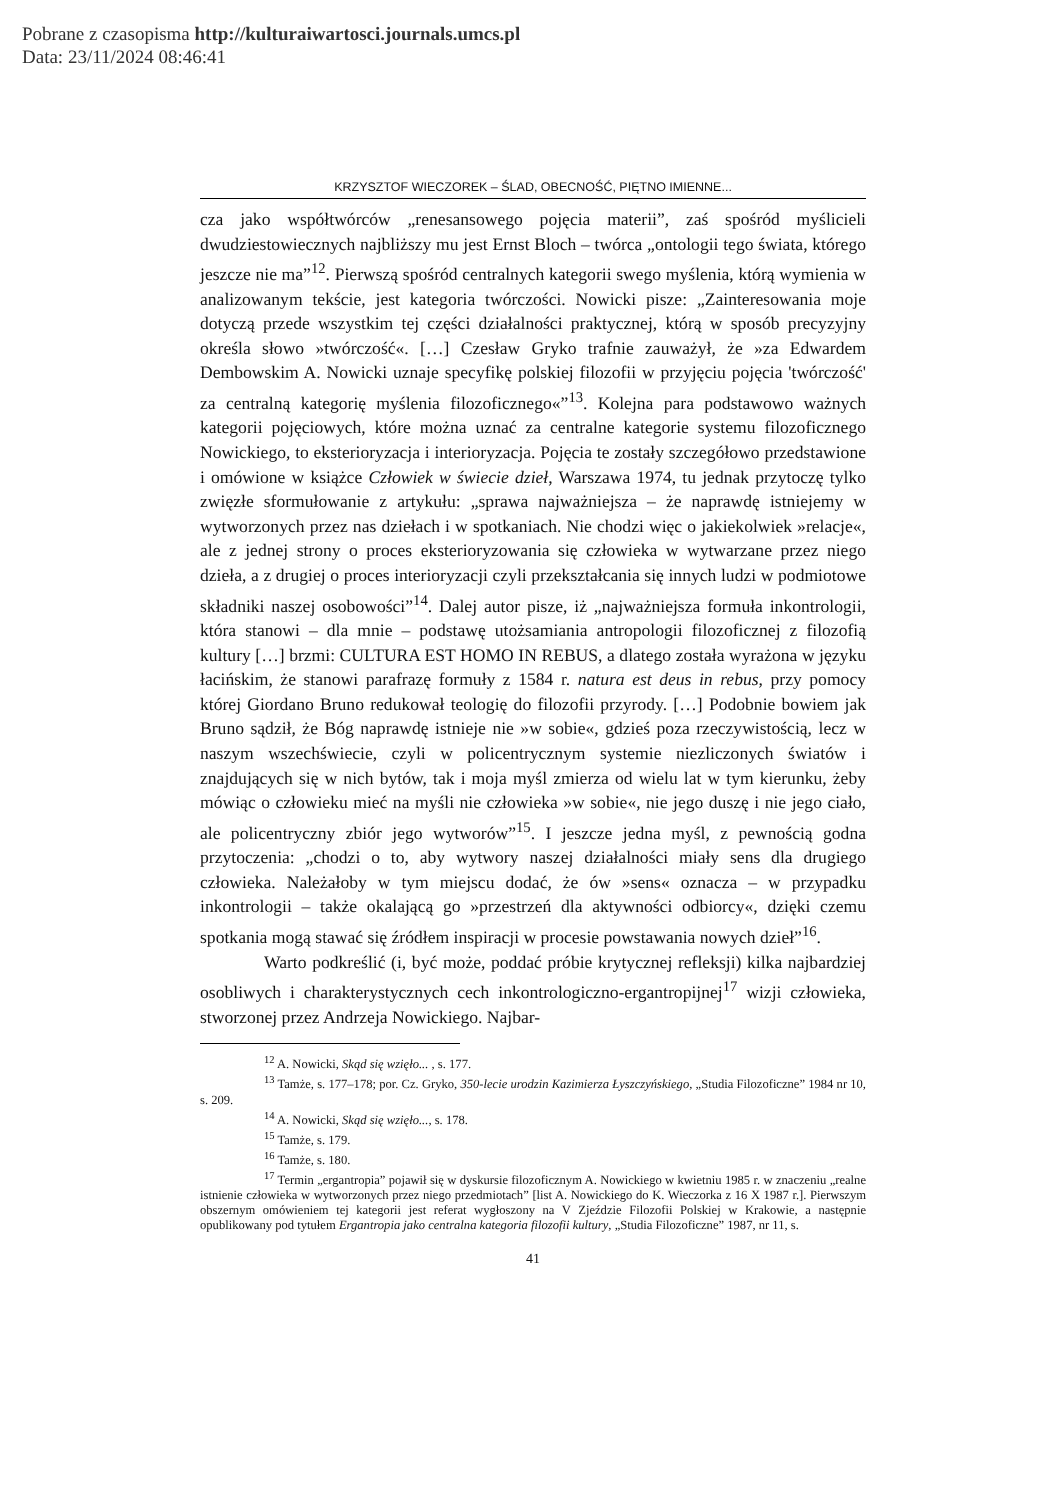Pobrane z czasopisma http://kulturaiwartosci.journals.umcs.pl
Data: 23/11/2024 08:46:41
KRZYSZTOF WIECZOREK – ŚLAD, OBECNOŚĆ, PIĘTNO IMIENNE...
cza jako współtwórców „renesansowego pojęcia materii”, zaś spośród myślicieli dwudziestowiecznych najbliższy mu jest Ernst Bloch – twórca „ontologii tego świata, którego jeszcze nie ma”<sup>12</sup>. Pierwszą spośród centralnych kategorii swego myślenia, którą wymienia w analizowanym tekście, jest kategoria twórczości. Nowicki pisze: „Zainteresowania moje dotyczą przede wszystkim tej części działalności praktycznej, którą w sposób precyzyjny określa słowo »twórczość«. […] Czesław Gryko trafnie zauważył, że »za Edwardem Dembowskim A. Nowicki uznaje specyfikę polskiej filozofii w przyjęciu pojęcia 'twórczość' za centralną kategorię myślenia filozoficznego«”<sup>13</sup>. Kolejna para podstawowo ważnych kategorii pojęciowych, które można uznać za centralne kategorie systemu filozoficznego Nowickiego, to eksterioryzacja i interioryzacja. Pojęcia te zostały szczegółowo przedstawione i omówione w książce Człowiek w świecie dzieł, Warszawa 1974, tu jednak przytoczę tylko zwięzłe sformułowanie z artykułu: „sprawa najważniejsza – że naprawdę istniejemy w wytworzonych przez nas dziełach i w spotkaniach. Nie chodzi więc o jakiekolwiek »relacje«, ale z jednej strony o proces eksterioryzowania się człowieka w wytwarzane przez niego dzieła, a z drugiej o proces interioryzacji czyli przekształcania się innych ludzi w podmiotowe składniki naszej osobowości”<sup>14</sup>. Dalej autor pisze, iż „najważniejsza formuła inkontrologii, która stanowi – dla mnie – podstawę utożsamiania antropologii filozoficznej z filozofią kultury […] brzmi: CULTURA EST HOMO IN REBUS, a dlatego została wyrażona w języku łacińskim, że stanowi parafrazę formuły z 1584 r. natura est deus in rebus, przy pomocy której Giordano Bruno redukował teologię do filozofii przyrody. […] Podobnie bowiem jak Bruno sądził, że Bóg naprawdę istnieje nie »w sobie«, gdzieś poza rzeczywistością, lecz w naszym wszechświecie, czyli w policentrycznym systemie niezliczonych światów i znajdujących się w nich bytów, tak i moja myśl zmierza od wielu lat w tym kierunku, żeby mówiąc o człowieku mieć na myśli nie człowieka »w sobie«, nie jego duszę i nie jego ciało, ale policentryczny zbiór jego wytworów”<sup>15</sup>. I jeszcze jedna myśl, z pewnością godna przytoczenia: „chodzi o to, aby wytwory naszej działalności miały sens dla drugiego człowieka. Należałoby w tym miejscu dodać, że ów »sens« oznacza – w przypadku inkontrologii – także okalającą go »przestrzeń dla aktywności odbiorcy«, dzięki czemu spotkania mogą stawać się źródłem inspiracji w procesie powstawania nowych dzieł”<sup>16</sup>.
Warto podkreślić (i, być może, poddać próbie krytycznej refleksji) kilka najbardziej osobliwych i charakterystycznych cech inkontrologiczno-ergantropijnej<sup>17</sup> wizji człowieka, stworzonej przez Andrzeja Nowickiego. Najbar-
<sup>12</sup> A. Nowicki, Skąd się wzięło... , s. 177.
<sup>13</sup> Tamże, s. 177–178; por. Cz. Gryko, 350-lecie urodzin Kazimierza Łyszczyńskiego, „Studia Filozoficzne” 1984 nr 10, s. 209.
<sup>14</sup> A. Nowicki, Skąd się wzięło..., s. 178.
<sup>15</sup> Tamże, s. 179.
<sup>16</sup> Tamże, s. 180.
<sup>17</sup> Termin „ergantropia” pojawił się w dyskursie filozoficznym A. Nowickiego w kwietniu 1985 r. w znaczeniu „realne istnienie człowieka w wytworzonych przez niego przedmiotach” [list A. Nowickiego do K. Wieczorka z 16 X 1987 r.]. Pierwszym obszernym omówieniem tej kategorii jest referat wygłoszony na V Zjeździe Filozofii Polskiej w Krakowie, a następnie opublikowany pod tytułem Ergantropia jako centralna kategoria filozofii kultury, „Studia Filozoficzne” 1987, nr 11, s.
41